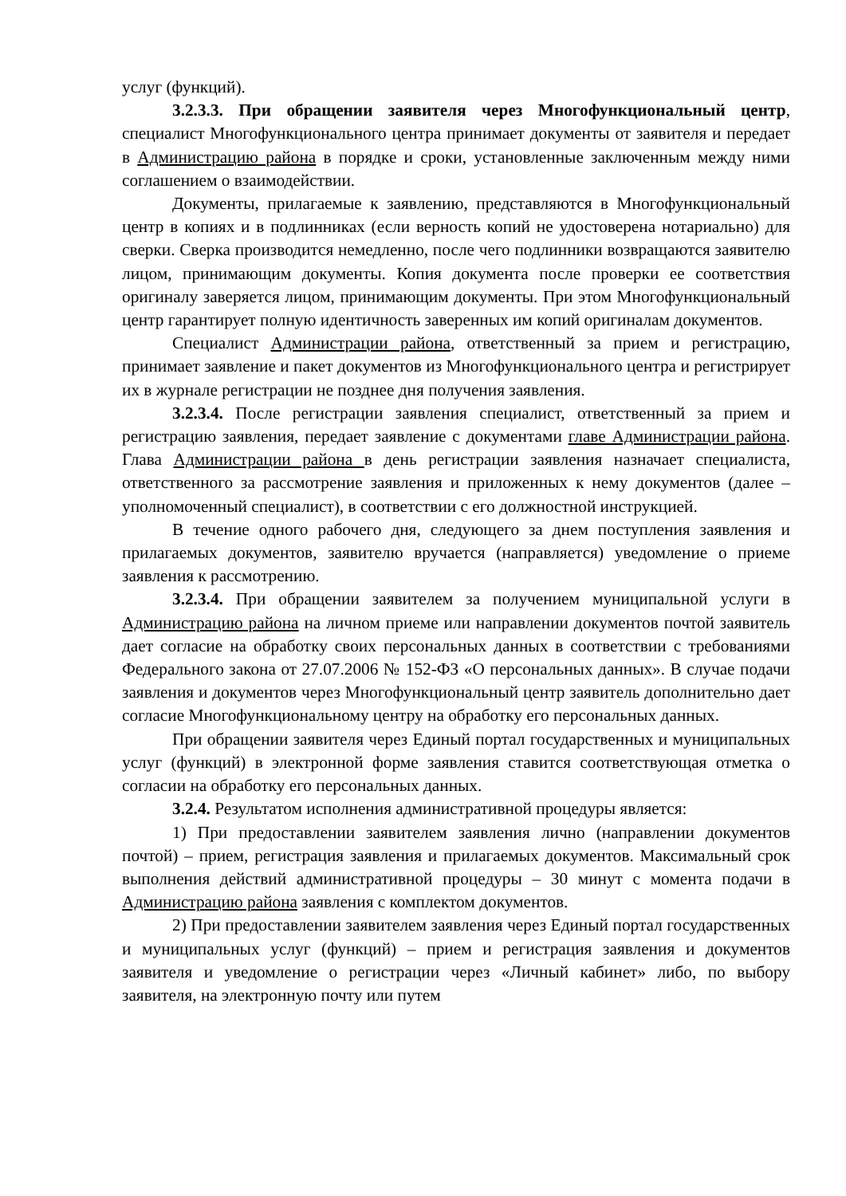услуг (функций).
3.2.3.3. При обращении заявителя через Многофункциональный центр, специалист Многофункционального центра принимает документы от заявителя и передает в Администрацию района в порядке и сроки, установленные заключенным между ними соглашением о взаимодействии.
Документы, прилагаемые к заявлению, представляются в Многофункциональный центр в копиях и в подлинниках (если верность копий не удостоверена нотариально) для сверки. Сверка производится немедленно, после чего подлинники возвращаются заявителю лицом, принимающим документы. Копия документа после проверки ее соответствия оригиналу заверяется лицом, принимающим документы. При этом Многофункциональный центр гарантирует полную идентичность заверенных им копий оригиналам документов.
Специалист Администрации района, ответственный за прием и регистрацию, принимает заявление и пакет документов из Многофункционального центра и регистрирует их в журнале регистрации не позднее дня получения заявления.
3.2.3.4. После регистрации заявления специалист, ответственный за прием и регистрацию заявления, передает заявление с документами главе Администрации района. Глава Администрации района в день регистрации заявления назначает специалиста, ответственного за рассмотрение заявления и приложенных к нему документов (далее – уполномоченный специалист), в соответствии с его должностной инструкцией.
В течение одного рабочего дня, следующего за днем поступления заявления и прилагаемых документов, заявителю вручается (направляется) уведомление о приеме заявления к рассмотрению.
3.2.3.4. При обращении заявителем за получением муниципальной услуги в Администрацию района на личном приеме или направлении документов почтой заявитель дает согласие на обработку своих персональных данных в соответствии с требованиями Федерального закона от 27.07.2006 № 152-ФЗ «О персональных данных». В случае подачи заявления и документов через Многофункциональный центр заявитель дополнительно дает согласие Многофункциональному центру на обработку его персональных данных.
При обращении заявителя через Единый портал государственных и муниципальных услуг (функций) в электронной форме заявления ставится соответствующая отметка о согласии на обработку его персональных данных.
3.2.4. Результатом исполнения административной процедуры является:
1) При предоставлении заявителем заявления лично (направлении документов почтой) – прием, регистрация заявления и прилагаемых документов. Максимальный срок выполнения действий административной процедуры – 30 минут с момента подачи в Администрацию района заявления с комплектом документов.
2) При предоставлении заявителем заявления через Единый портал государственных и муниципальных услуг (функций) – прием и регистрация заявления и документов заявителя и уведомление о регистрации через «Личный кабинет» либо, по выбору заявителя, на электронную почту или путем